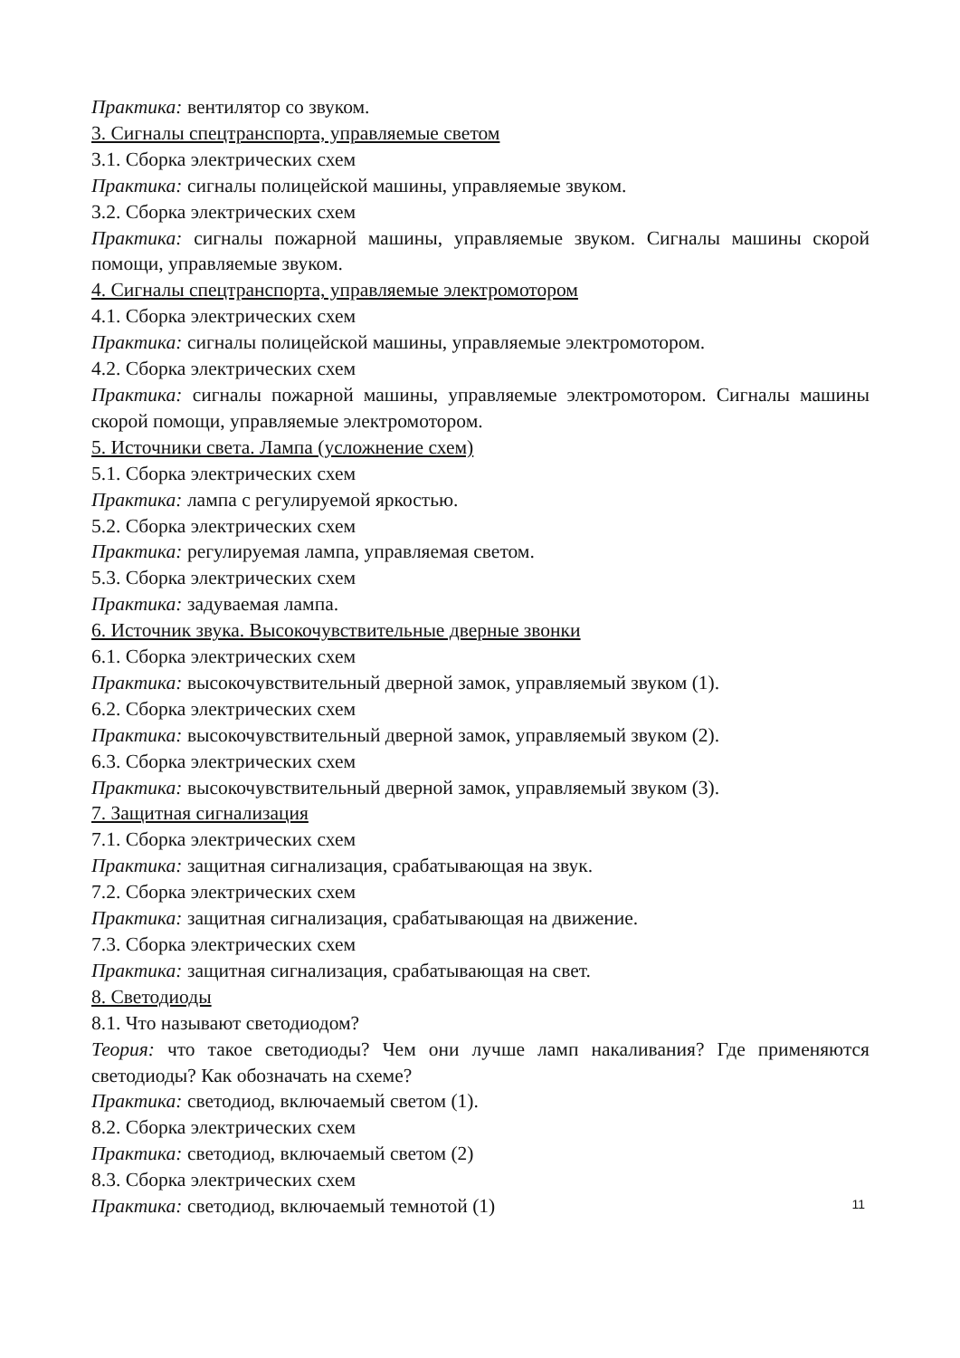Практика: вентилятор со звуком.
3. Сигналы спецтранспорта, управляемые светом
3.1. Сборка электрических схем
Практика: сигналы полицейской машины, управляемые звуком.
3.2. Сборка электрических схем
Практика: сигналы пожарной машины, управляемые звуком. Сигналы машины скорой помощи, управляемые звуком.
4. Сигналы спецтранспорта, управляемые электромотором
4.1. Сборка электрических схем
Практика: сигналы полицейской машины, управляемые электромотором.
4.2. Сборка электрических схем
Практика: сигналы пожарной машины, управляемые электромотором. Сигналы машины скорой помощи, управляемые электромотором.
5. Источники света. Лампа (усложнение схем)
5.1. Сборка электрических схем
Практика: лампа с регулируемой яркостью.
5.2. Сборка электрических схем
Практика: регулируемая лампа, управляемая светом.
5.3. Сборка электрических схем
Практика: задуваемая лампа.
6. Источник звука. Высокочувствительные дверные звонки
6.1. Сборка электрических схем
Практика: высокочувствительный дверной замок, управляемый звуком (1).
6.2. Сборка электрических схем
Практика: высокочувствительный дверной замок, управляемый звуком (2).
6.3. Сборка электрических схем
Практика: высокочувствительный дверной замок, управляемый звуком (3).
7. Защитная сигнализация
7.1. Сборка электрических схем
Практика: защитная сигнализация, срабатывающая на звук.
7.2. Сборка электрических схем
Практика: защитная сигнализация, срабатывающая на движение.
7.3. Сборка электрических схем
Практика: защитная сигнализация, срабатывающая на свет.
8. Светодиоды
8.1. Что называют светодиодом?
Теория: что такое светодиоды? Чем они лучше ламп накаливания? Где применяются светодиоды? Как обозначать на схеме?
Практика: светодиод, включаемый светом (1).
8.2. Сборка электрических схем
Практика: светодиод, включаемый светом (2)
8.3. Сборка электрических схем
Практика: светодиод, включаемый темнотой (1)
11